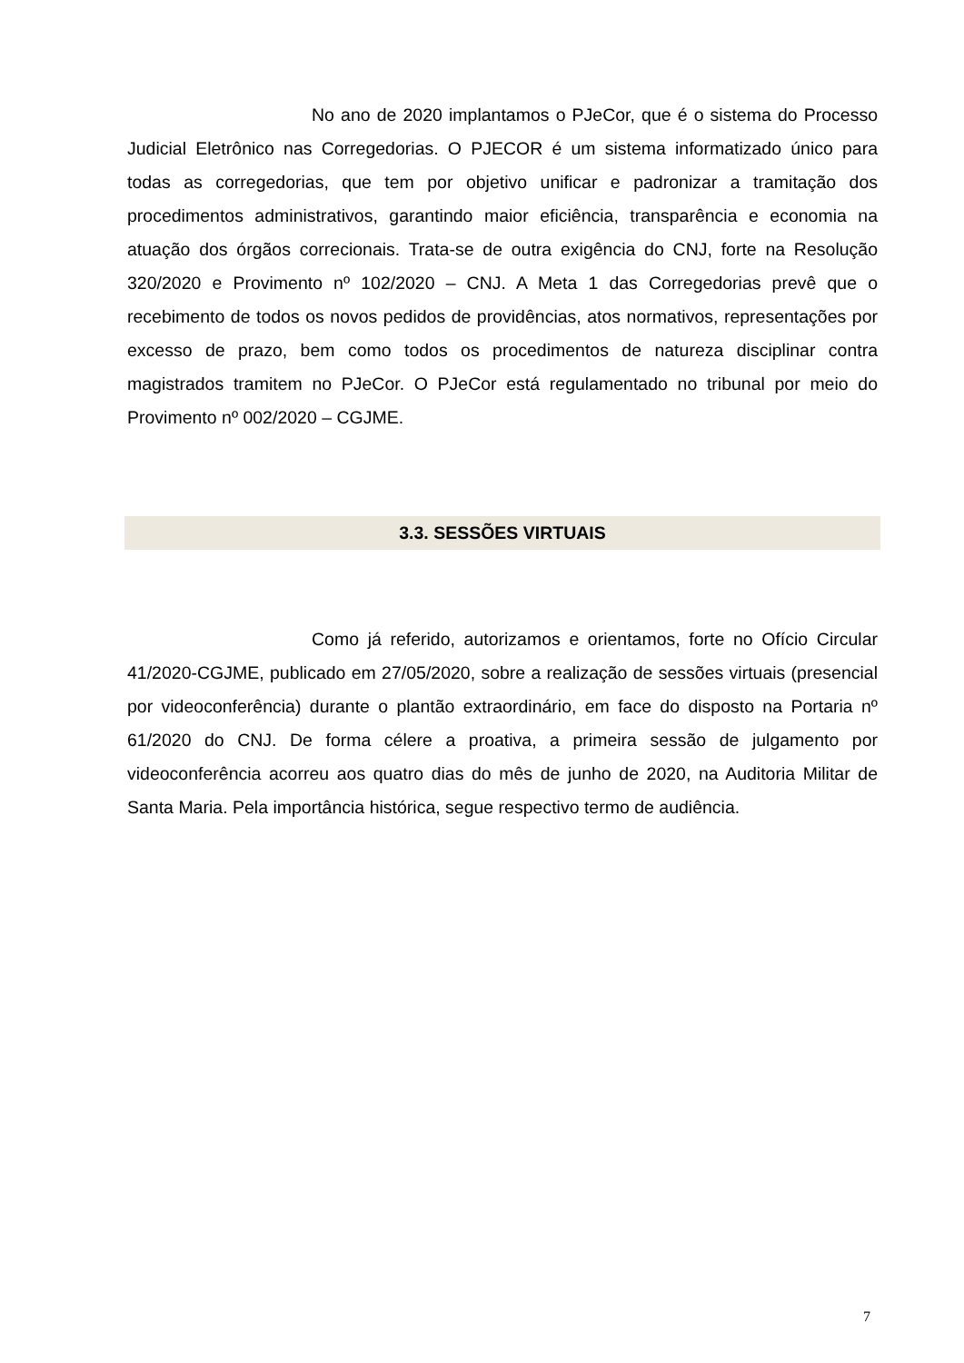No ano de 2020 implantamos o PJeCor, que é o sistema do Processo Judicial Eletrônico nas Corregedorias. O PJECOR é um sistema informatizado único para todas as corregedorias, que tem por objetivo unificar e padronizar a tramitação dos procedimentos administrativos, garantindo maior eficiência, transparência e economia na atuação dos órgãos correcionais. Trata-se de outra exigência do CNJ, forte na Resolução 320/2020 e Provimento nº 102/2020 – CNJ. A Meta 1 das Corregedorias prevê que o recebimento de todos os novos pedidos de providências, atos normativos, representações por excesso de prazo, bem como todos os procedimentos de natureza disciplinar contra magistrados tramitem no PJeCor. O PJeCor está regulamentado no tribunal por meio do Provimento nº 002/2020 – CGJME.
3.3. SESSÕES VIRTUAIS
Como já referido, autorizamos e orientamos, forte no Ofício Circular 41/2020-CGJME, publicado em 27/05/2020, sobre a realização de sessões virtuais (presencial por videoconferência) durante o plantão extraordinário, em face do disposto na Portaria nº 61/2020 do CNJ. De forma célere a proativa, a primeira sessão de julgamento por videoconferência acorreu aos quatro dias do mês de junho de 2020, na Auditoria Militar de Santa Maria. Pela importância histórica, segue respectivo termo de audiência.
7